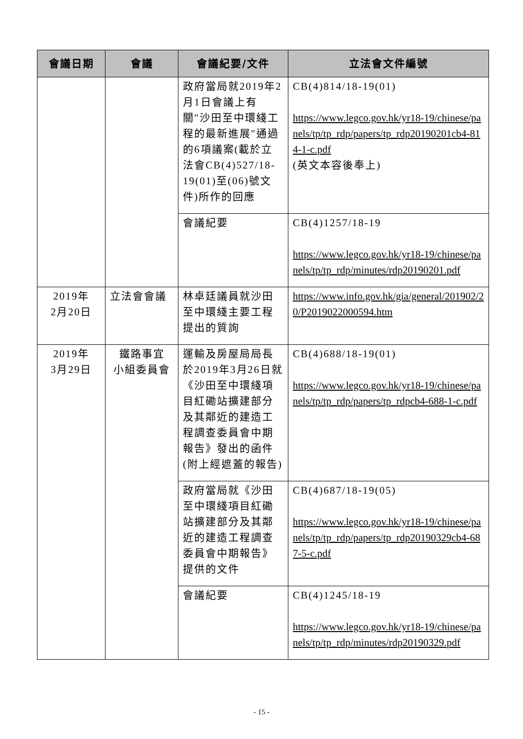| 會議日期 | 會議 | 會議紀要/文件 | 立法會文件編號 |
| --- | --- | --- | --- |
| | | 政府當局就2019年2月1日會議上有關"沙田至中環綫工程的最新進展"通過的6項議案(載於立法會CB(4)527/18-19(01)至(06)號文件)所作的回應 | CB(4)814/18-19(01) https://www.legco.gov.hk/yr18-19/chinese/panels/tp/tp_rdp/papers/tp_rdp20190201cb4-814-1-c.pdf (英文本容後奉上) |
| | | 會議紀要 | CB(4)1257/18-19 https://www.legco.gov.hk/yr18-19/chinese/panels/tp/tp_rdp/minutes/rdp20190201.pdf |
| 2019年 2月20日 | 立法會會議 | 林卓廷議員就沙田至中環綫主要工程提出的質詢 | https://www.info.gov.hk/gia/general/201902/20/P2019022000594.htm |
| 2019年 3月29日 | 鐵路事宜 小組委員會 | 運輸及房屋局局長於2019年3月26日就《沙田至中環綫項目紅磡站擴建部分及其鄰近的建造工程調查委員會中期報告》發出的函件(附上經遮蓋的報告) | CB(4)688/18-19(01) https://www.legco.gov.hk/yr18-19/chinese/panels/tp/tp_rdp/papers/tp_rdpcb4-688-1-c.pdf |
| | | 政府當局就《沙田至中環綫項目紅磡站擴建部分及其鄰近的建造工程調查委員會中期報告》提供的文件 | CB(4)687/18-19(05) https://www.legco.gov.hk/yr18-19/chinese/panels/tp/tp_rdp/papers/tp_rdp20190329cb4-687-5-c.pdf |
| | | 會議紀要 | CB(4)1245/18-19 https://www.legco.gov.hk/yr18-19/chinese/panels/tp/tp_rdp/minutes/rdp20190329.pdf |
- 15 -